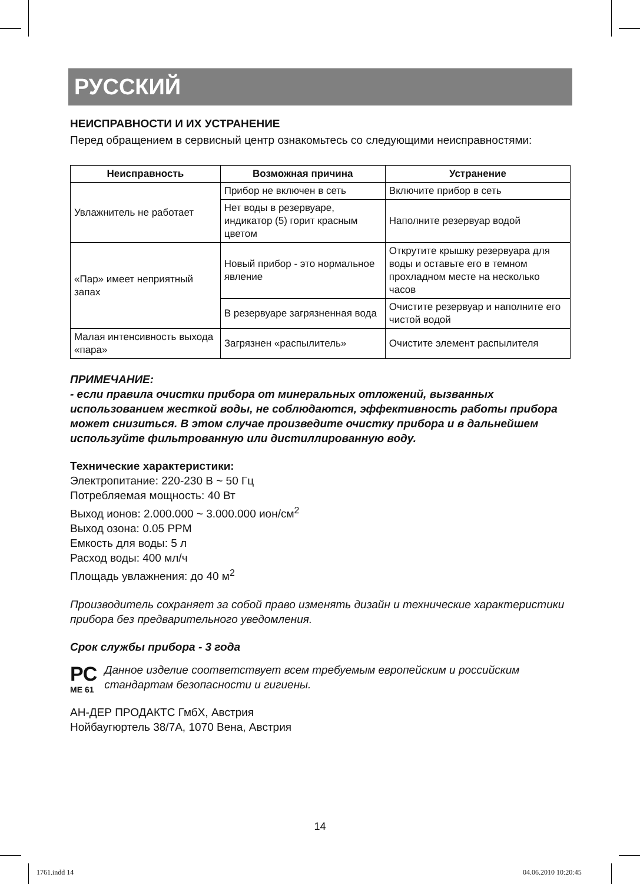РУССКИЙ
НЕИСПРАВНОСТИ И ИХ УСТРАНЕНИЕ
Перед обращением в сервисный центр ознакомьтесь со следующими неисправностями:
| Неисправность | Возможная причина | Устранение |
| --- | --- | --- |
| Увлажнитель не работает | Прибор не включен в сеть | Включите прибор в сеть |
| | Нет воды в резервуаре, индикатор (5) горит красным цветом | Наполните резервуар водой |
| «Пар» имеет неприятный запах | Новый прибор - это нормальное явление | Открутите крышку резервуара для воды и оставьте его в темном прохладном месте на несколько часов |
| | В резервуаре загрязненная вода | Очистите резервуар и наполните его чистой водой |
| Малая интенсивность выхода «пара» | Загрязнен «распылитель» | Очистите элемент распылителя |
ПРИМЕЧАНИЕ:
- если правила очистки прибора от минеральных отложений, вызванных использованием жесткой воды, не соблюдаются, эффективность работы прибора может снизиться. В этом случае произведите очистку прибора и в дальнейшем используйте фильтрованную или дистиллированную воду.
Технические характеристики:
Электропитание: 220-230 В ~ 50 Гц
Потребляемая мощность: 40 Вт
Выход ионов: 2.000.000 ~ 3.000.000 ион/см<sup>2</sup>
Выход озона: 0.05 PPM
Емкость для воды: 5 л
Расход воды: 400 мл/ч
Площадь увлажнения: до 40 м<sup>2</sup>
Производитель сохраняет за собой право изменять дизайн и технические характеристики прибора без предварительного уведомления.
Срок службы прибора - 3 года
РС
ME 61
Данное изделие соответствует всем требуемым европейским и российским стандартам безопасности и гигиены.
АН-ДЕР ПРОДАКТС ГмбХ, Австрия
Нойбаугюртель 38/7А, 1070 Вена, Австрия
14
1761.indd 14 04.06.2010 10:20:45